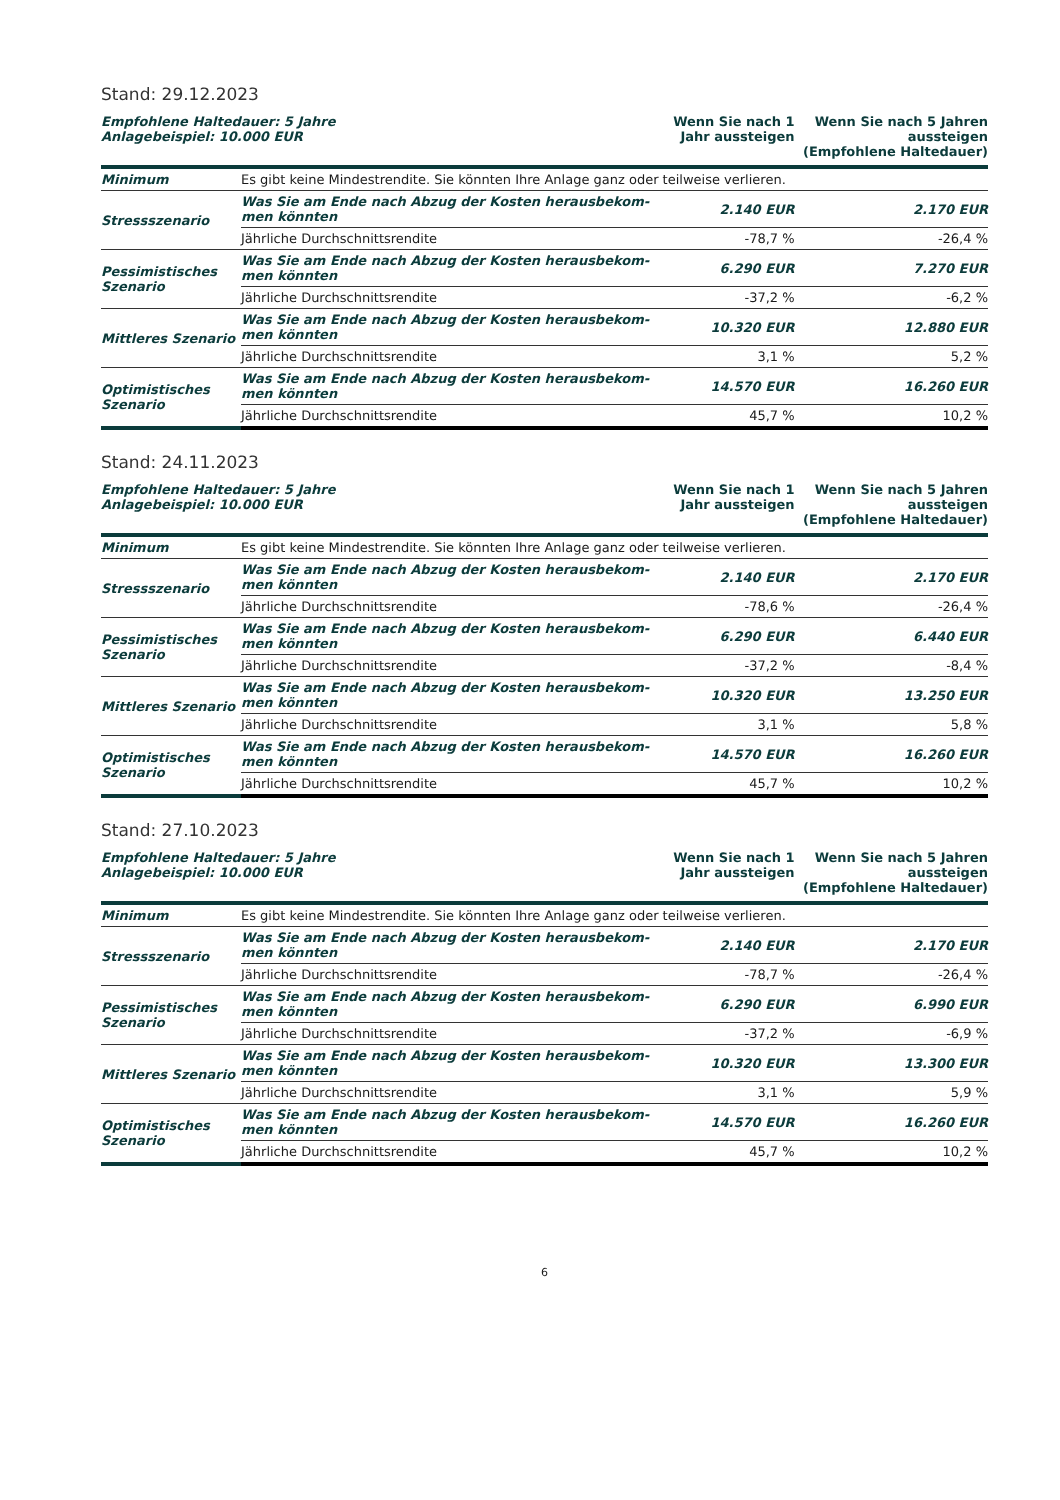Stand: 29.12.2023
| Empfohlene Haltedauer: 5 Jahre Anlagebeispiel: 10.000 EUR | | Wenn Sie nach 1 Jahr aussteigen | Wenn Sie nach 5 Jahren aussteigen (Empfohlene Haltedauer) |
| --- | --- | --- | --- |
| Minimum | Es gibt keine Mindestrendite. Sie könnten Ihre Anlage ganz oder teilweise verlieren. | | |
| Stressszenario | Was Sie am Ende nach Abzug der Kosten herausbekom- men könnten | 2.140 EUR | 2.170 EUR |
| | Jährliche Durchschnittsrendite | -78,7 % | -26,4 % |
| Pessimistisches Szenario | Was Sie am Ende nach Abzug der Kosten herausbekom- men könnten | 6.290 EUR | 7.270 EUR |
| | Jährliche Durchschnittsrendite | -37,2 % | -6,2 % |
| Mittleres Szenario | Was Sie am Ende nach Abzug der Kosten herausbekom- men könnten | 10.320 EUR | 12.880 EUR |
| | Jährliche Durchschnittsrendite | 3,1 % | 5,2 % |
| Optimistisches Szenario | Was Sie am Ende nach Abzug der Kosten herausbekom- men könnten | 14.570 EUR | 16.260 EUR |
| | Jährliche Durchschnittsrendite | 45,7 % | 10,2 % |
Stand: 24.11.2023
| Empfohlene Haltedauer: 5 Jahre Anlagebeispiel: 10.000 EUR | | Wenn Sie nach 1 Jahr aussteigen | Wenn Sie nach 5 Jahren aussteigen (Empfohlene Haltedauer) |
| --- | --- | --- | --- |
| Minimum | Es gibt keine Mindestrendite. Sie könnten Ihre Anlage ganz oder teilweise verlieren. | | |
| Stressszenario | Was Sie am Ende nach Abzug der Kosten herausbekom- men könnten | 2.140 EUR | 2.170 EUR |
| | Jährliche Durchschnittsrendite | -78,6 % | -26,4 % |
| Pessimistisches Szenario | Was Sie am Ende nach Abzug der Kosten herausbekom- men könnten | 6.290 EUR | 6.440 EUR |
| | Jährliche Durchschnittsrendite | -37,2 % | -8,4 % |
| Mittleres Szenario | Was Sie am Ende nach Abzug der Kosten herausbekom- men könnten | 10.320 EUR | 13.250 EUR |
| | Jährliche Durchschnittsrendite | 3,1 % | 5,8 % |
| Optimistisches Szenario | Was Sie am Ende nach Abzug der Kosten herausbekom- men könnten | 14.570 EUR | 16.260 EUR |
| | Jährliche Durchschnittsrendite | 45,7 % | 10,2 % |
Stand: 27.10.2023
| Empfohlene Haltedauer: 5 Jahre Anlagebeispiel: 10.000 EUR | | Wenn Sie nach 1 Jahr aussteigen | Wenn Sie nach 5 Jahren aussteigen (Empfohlene Haltedauer) |
| --- | --- | --- | --- |
| Minimum | Es gibt keine Mindestrendite. Sie könnten Ihre Anlage ganz oder teilweise verlieren. | | |
| Stressszenario | Was Sie am Ende nach Abzug der Kosten herausbekom- men könnten | 2.140 EUR | 2.170 EUR |
| | Jährliche Durchschnittsrendite | -78,7 % | -26,4 % |
| Pessimistisches Szenario | Was Sie am Ende nach Abzug der Kosten herausbekom- men könnten | 6.290 EUR | 6.990 EUR |
| | Jährliche Durchschnittsrendite | -37,2 % | -6,9 % |
| Mittleres Szenario | Was Sie am Ende nach Abzug der Kosten herausbekom- men könnten | 10.320 EUR | 13.300 EUR |
| | Jährliche Durchschnittsrendite | 3,1 % | 5,9 % |
| Optimistisches Szenario | Was Sie am Ende nach Abzug der Kosten herausbekom- men könnten | 14.570 EUR | 16.260 EUR |
| | Jährliche Durchschnittsrendite | 45,7 % | 10,2 % |
6